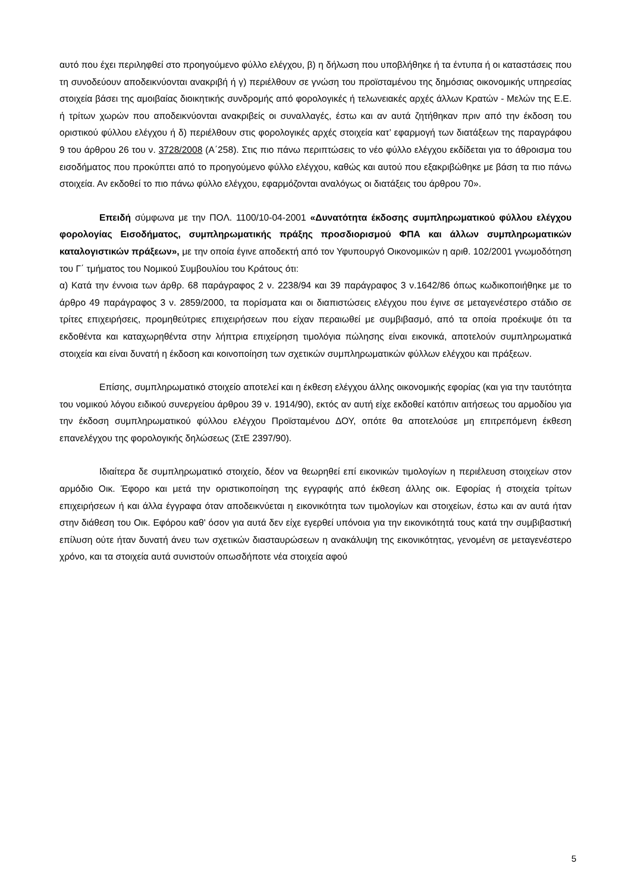αυτό που έχει περιληφθεί στο προηγούμενο φύλλο ελέγχου, β) η δήλωση που υποβλήθηκε ή τα έντυπα ή οι καταστάσεις που τη συνοδεύουν αποδεικνύονται ανακριβή ή γ) περιέλθουν σε γνώση του προϊσταμένου της δημόσιας οικονομικής υπηρεσίας στοιχεία βάσει της αμοιβαίας διοικητικής συνδρομής από φορολογικές ή τελωνειακές αρχές άλλων Κρατών - Μελών της Ε.Ε. ή τρίτων χωρών που αποδεικνύονται ανακριβείς οι συναλλαγές, έστω και αν αυτά ζητήθηκαν πριν από την έκδοση του οριστικού φύλλου ελέγχου ή δ) περιέλθουν στις φορολογικές αρχές στοιχεία κατ’ εφαρμογή των διατάξεων της παραγράφου 9 του άρθρου 26 του ν. 3728/2008 (Α΄258). Στις πιο πάνω περιπτώσεις το νέο φύλλο ελέγχου εκδίδεται για το άθροισμα του εισοδήματος που προκύπτει από το προηγούμενο φύλλο ελέγχου, καθώς και αυτού που εξακριβώθηκε με βάση τα πιο πάνω στοιχεία. Αν εκδοθεί το πιο πάνω φύλλο ελέγχου, εφαρμόζονται αναλόγως οι διατάξεις του άρθρου 70».
Επειδή σύμφωνα με την ΠΟΛ. 1100/10-04-2001 «Δυνατότητα έκδοσης συμπληρωματικού φύλλου ελέγχου φορολογίας Εισοδήματος, συμπληρωματικής πράξης προσδιορισμού ΦΠΑ και άλλων συμπληρωματικών καταλογιστικών πράξεων», με την οποία έγινε αποδεκτή από τον Υφυπουργό Οικονομικών η αριθ. 102/2001 γνωμοδότηση του Γ΄ τμήματος του Νομικού Συμβουλίου του Κράτους ότι:
α) Κατά την έννοια των άρθρ. 68 παράγραφος 2 ν. 2238/94 και 39 παράγραφος 3 ν.1642/86 όπως κωδικοποιήθηκε με το άρθρο 49 παράγραφος 3 ν. 2859/2000, τα πορίσματα και οι διαπιστώσεις ελέγχου που έγινε σε μεταγενέστερο στάδιο σε τρίτες επιχειρήσεις, προμηθεύτριες επιχειρήσεων που είχαν περαιωθεί με συμβιβασμό, από τα οποία προέκυψε ότι τα εκδοθέντα και καταχωρηθέντα στην λήπτρια επιχείρηση τιμολόγια πώλησης είναι εικονικά, αποτελούν συμπληρωματικά στοιχεία και είναι δυνατή η έκδοση και κοινοποίηση των σχετικών συμπληρωματικών φύλλων ελέγχου και πράξεων.
Επίσης, συμπληρωματικό στοιχείο αποτελεί και η έκθεση ελέγχου άλλης οικονομικής εφορίας (και για την ταυτότητα του νομικού λόγου ειδικού συνεργείου άρθρου 39 ν. 1914/90), εκτός αν αυτή είχε εκδοθεί κατόπιν αιτήσεως του αρμοδίου για την έκδοση συμπληρωματικού φύλλου ελέγχου Προϊσταμένου ΔΟΥ, οπότε θα αποτελούσε μη επιτρεπόμενη έκθεση επανελέγχου της φορολογικής δηλώσεως (ΣτΕ 2397/90).
Ιδιαίτερα δε συμπληρωματικό στοιχείο, δέον να θεωρηθεί επί εικονικών τιμολογίων η περιέλευση στοιχείων στον αρμόδιο Οικ. Έφορο και μετά την οριστικοποίηση της εγγραφής από έκθεση άλλης οικ. Εφορίας ή στοιχεία τρίτων επιχειρήσεων ή και άλλα έγγραφα όταν αποδεικνύεται η εικονικότητα των τιμολογίων και στοιχείων, έστω και αν αυτά ήταν στην διάθεση του Οικ. Εφόρου καθ' όσον για αυτά δεν είχε εγερθεί υπόνοια για την εικονικότητά τους κατά την συμβιβαστική επίλυση ούτε ήταν δυνατή άνευ των σχετικών διασταυρώσεων η ανακάλυψη της εικονικότητας, γενομένη σε μεταγενέστερο χρόνο, και τα στοιχεία αυτά συνιστούν οπωσδήποτε νέα στοιχεία αφού
5